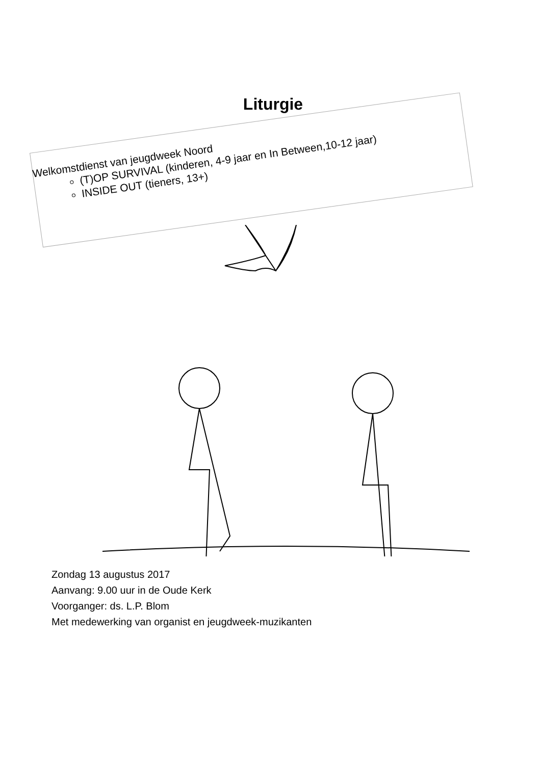Liturgie
Welkomstdienst van jeugdweek Noord
(T)OP SURVIVAL (kinderen, 4-9 jaar en In Between,10-12 jaar)
INSIDE OUT (tieners, 13+)
Zondag 13 augustus 2017
Aanvang: 9.00 uur in de Oude Kerk
Voorganger: ds. L.P. Blom
Met medewerking van organist en jeugdweek-muzikanten